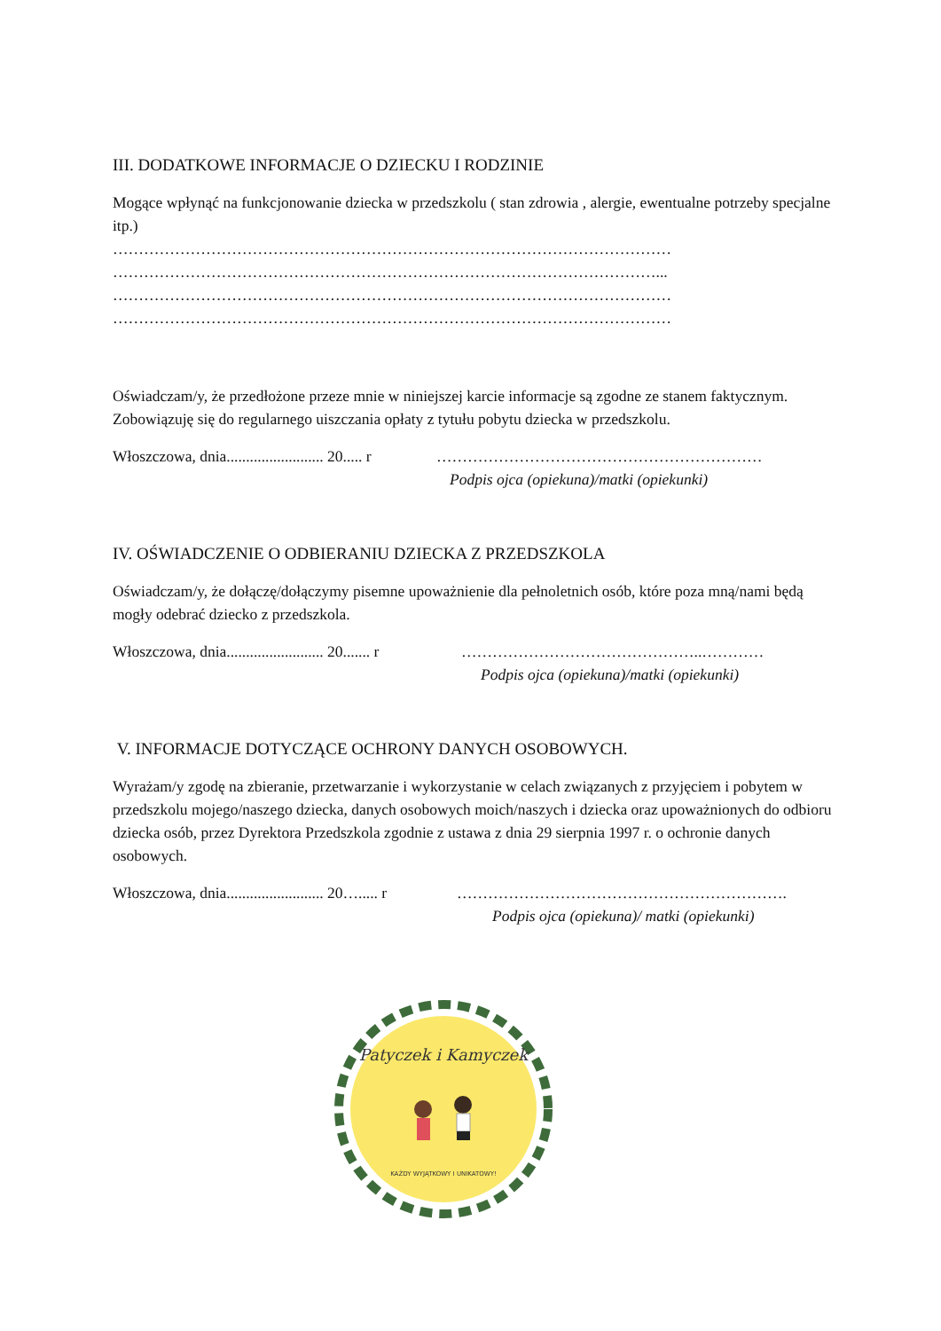III. DODATKOWE INFORMACJE O DZIECKU I RODZINIE
Mogące wpłynąć na funkcjonowanie dziecka w przedszkolu ( stan zdrowia , alergie, ewentualne potrzeby specjalne itp.)
………………………………………………………………………………………………
……………………………………………………………………………………………...
………………………………………………………………………………………………
………………………………………………………………………………………………
Oświadczam/y, że przedłożone przeze mnie w niniejszej karcie informacje są zgodne ze stanem faktycznym. Zobowiązuję się do regularnego uiszczania opłaty z tytułu pobytu dziecka w przedszkolu.
Włoszczowa, dnia......................... 20..... r
………………………………………………………
Podpis ojca (opiekuna)/matki (opiekunki)
IV. OŚWIADCZENIE O ODBIERANIU DZIECKA Z PRZEDSZKOLA
Oświadczam/y, że dołączę/dołączymy pisemne upoważnienie dla pełnoletnich osób, które poza mną/nami będą mogły odebrać dziecko z przedszkola.
Włoszczowa, dnia......................... 20....... r
………………………………………..…………
Podpis ojca (opiekuna)/matki (opiekunki)
V. INFORMACJE DOTYCZĄCE OCHRONY DANYCH OSOBOWYCH.
Wyrażam/y zgodę na zbieranie, przetwarzanie i wykorzystanie w celach związanych z przyjęciem i pobytem w przedszkolu mojego/naszego dziecka, danych osobowych moich/naszych i dziecka oraz upoważnionych do odbioru dziecka osób, przez Dyrektora Przedszkola zgodnie z ustawa z dnia 29 sierpnia 1997 r. o ochronie danych osobowych.
Włoszczowa, dnia......................... 20…..... r
……………………………………………………….
Podpis ojca (opiekuna)/ matki (opiekunki)
Patyczek i Kamyczek
KAŻDY WYJĄTKOWY I UNIKATOWY!